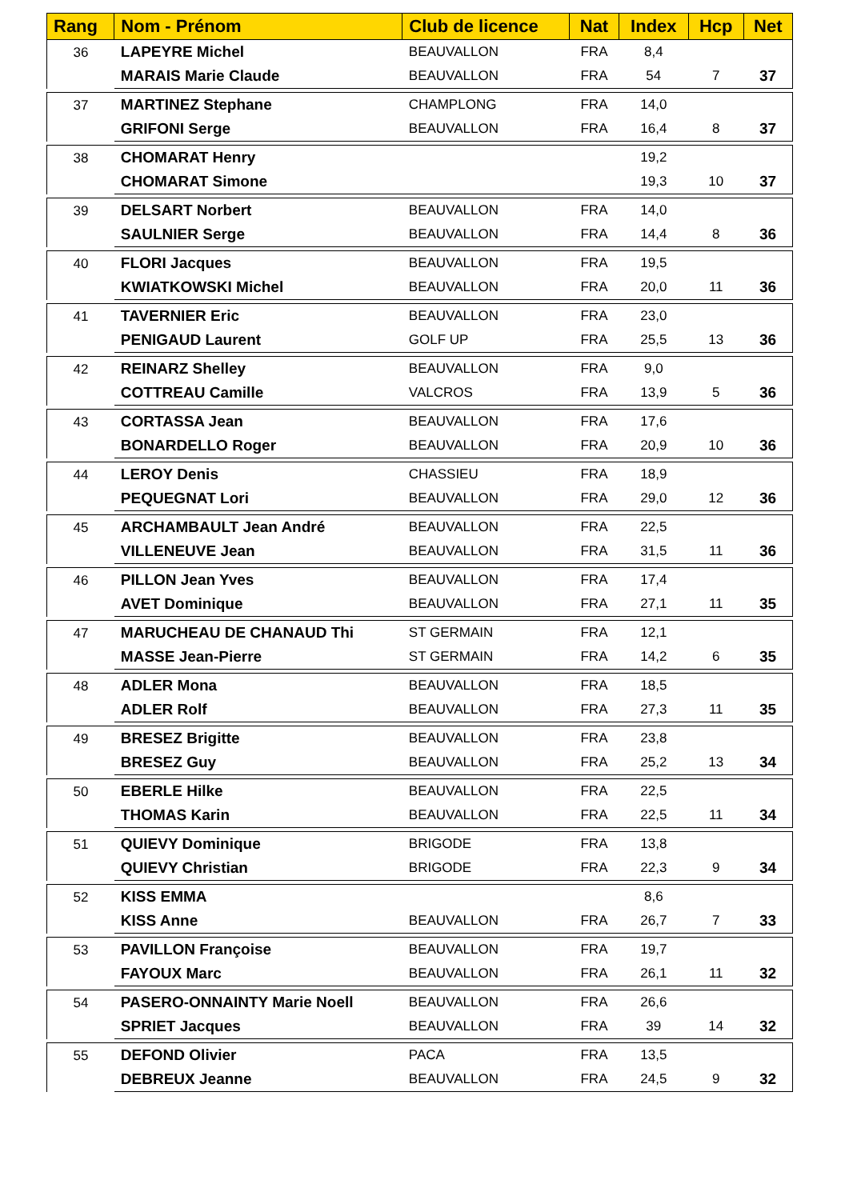| Rang | Nom - Prénom | Club de licence | Nat | Index | Hcp | Net |
| --- | --- | --- | --- | --- | --- | --- |
| 36 | LAPEYRE Michel | BEAUVALLON | FRA | 8,4 | | |
| | MARAIS Marie Claude | BEAUVALLON | FRA | 54 | 7 | 37 |
| 37 | MARTINEZ Stephane | CHAMPLONG | FRA | 14,0 | | |
| | GRIFONI Serge | BEAUVALLON | FRA | 16,4 | 8 | 37 |
| 38 | CHOMARAT Henry | | | 19,2 | | |
| | CHOMARAT Simone | | | 19,3 | 10 | 37 |
| 39 | DELSART Norbert | BEAUVALLON | FRA | 14,0 | | |
| | SAULNIER Serge | BEAUVALLON | FRA | 14,4 | 8 | 36 |
| 40 | FLORI Jacques | BEAUVALLON | FRA | 19,5 | | |
| | KWIATKOWSKI Michel | BEAUVALLON | FRA | 20,0 | 11 | 36 |
| 41 | TAVERNIER Eric | BEAUVALLON | FRA | 23,0 | | |
| | PENIGAUD Laurent | GOLF UP | FRA | 25,5 | 13 | 36 |
| 42 | REINARZ Shelley | BEAUVALLON | FRA | 9,0 | | |
| | COTTREAU Camille | VALCROS | FRA | 13,9 | 5 | 36 |
| 43 | CORTASSA Jean | BEAUVALLON | FRA | 17,6 | | |
| | BONARDELLO Roger | BEAUVALLON | FRA | 20,9 | 10 | 36 |
| 44 | LEROY Denis | CHASSIEU | FRA | 18,9 | | |
| | PEQUEGNAT Lori | BEAUVALLON | FRA | 29,0 | 12 | 36 |
| 45 | ARCHAMBAULT Jean André | BEAUVALLON | FRA | 22,5 | | |
| | VILLENEUVE Jean | BEAUVALLON | FRA | 31,5 | 11 | 36 |
| 46 | PILLON Jean Yves | BEAUVALLON | FRA | 17,4 | | |
| | AVET Dominique | BEAUVALLON | FRA | 27,1 | 11 | 35 |
| 47 | MARUCHEAU DE CHANAUD Thi | ST GERMAIN | FRA | 12,1 | | |
| | MASSE Jean-Pierre | ST GERMAIN | FRA | 14,2 | 6 | 35 |
| 48 | ADLER Mona | BEAUVALLON | FRA | 18,5 | | |
| | ADLER Rolf | BEAUVALLON | FRA | 27,3 | 11 | 35 |
| 49 | BRESEZ Brigitte | BEAUVALLON | FRA | 23,8 | | |
| | BRESEZ Guy | BEAUVALLON | FRA | 25,2 | 13 | 34 |
| 50 | EBERLE Hilke | BEAUVALLON | FRA | 22,5 | | |
| | THOMAS Karin | BEAUVALLON | FRA | 22,5 | 11 | 34 |
| 51 | QUIEVY Dominique | BRIGODE | FRA | 13,8 | | |
| | QUIEVY Christian | BRIGODE | FRA | 22,3 | 9 | 34 |
| 52 | KISS EMMA | | | 8,6 | | |
| | KISS Anne | BEAUVALLON | FRA | 26,7 | 7 | 33 |
| 53 | PAVILLON Françoise | BEAUVALLON | FRA | 19,7 | | |
| | FAYOUX Marc | BEAUVALLON | FRA | 26,1 | 11 | 32 |
| 54 | PASERO-ONNAINTY Marie Noell | BEAUVALLON | FRA | 26,6 | | |
| | SPRIET Jacques | BEAUVALLON | FRA | 39 | 14 | 32 |
| 55 | DEFOND Olivier | PACA | FRA | 13,5 | | |
| | DEBREUX Jeanne | BEAUVALLON | FRA | 24,5 | 9 | 32 |